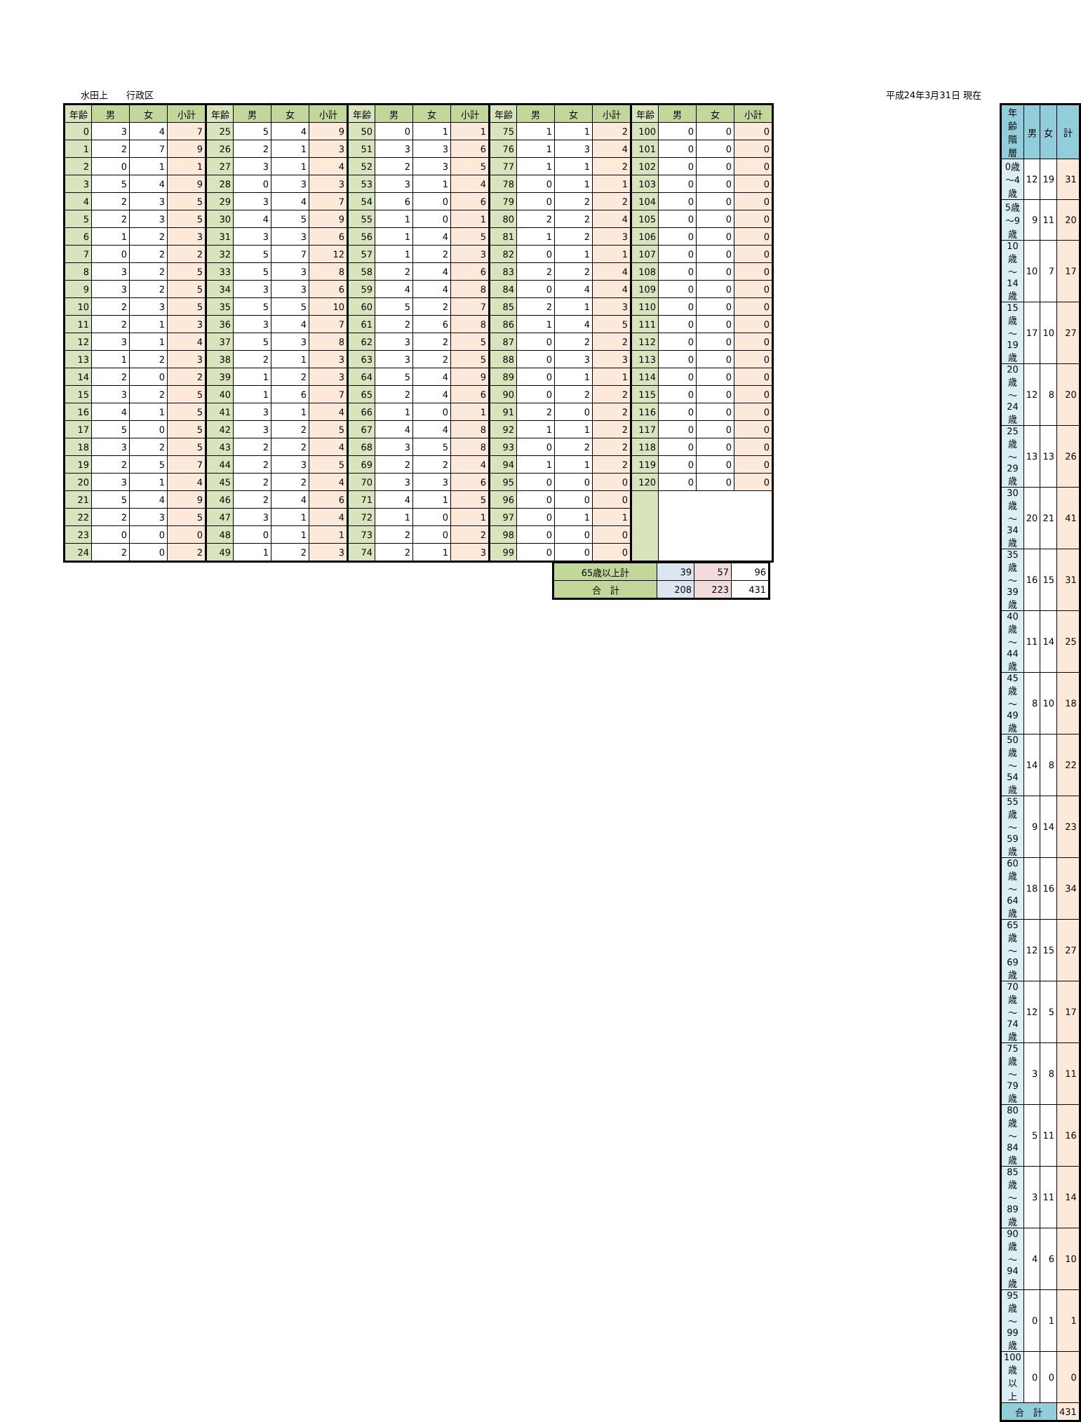水田上　　行政区 平成24年3月31日 現在
| 年齢 | 男 | 女 | 小計 | 年齢 | 男 | 女 | 小計 | 年齢 | 男 | 女 | 小計 | 年齢 | 男 | 女 | 小計 | 年齢 | 男 | 女 | 小計 |
| --- | --- | --- | --- | --- | --- | --- | --- | --- | --- | --- | --- | --- | --- | --- | --- | --- | --- | --- | --- |
| 0 | 3 | 4 | 7 | 25 | 5 | 4 | 9 | 50 | 0 | 1 | 1 | 75 | 1 | 1 | 2 | 100 | 0 | 0 | 0 |
| 1 | 2 | 7 | 9 | 26 | 2 | 1 | 3 | 51 | 3 | 3 | 6 | 76 | 1 | 3 | 4 | 101 | 0 | 0 | 0 |
| 2 | 0 | 1 | 1 | 27 | 3 | 1 | 4 | 52 | 2 | 3 | 5 | 77 | 1 | 1 | 2 | 102 | 0 | 0 | 0 |
| 3 | 5 | 4 | 9 | 28 | 0 | 3 | 3 | 53 | 3 | 1 | 4 | 78 | 0 | 1 | 1 | 103 | 0 | 0 | 0 |
| 4 | 2 | 3 | 5 | 29 | 3 | 4 | 7 | 54 | 6 | 0 | 6 | 79 | 0 | 2 | 2 | 104 | 0 | 0 | 0 |
| 5 | 2 | 3 | 5 | 30 | 4 | 5 | 9 | 55 | 1 | 0 | 1 | 80 | 2 | 2 | 4 | 105 | 0 | 0 | 0 |
| 6 | 1 | 2 | 3 | 31 | 3 | 3 | 6 | 56 | 1 | 4 | 5 | 81 | 1 | 2 | 3 | 106 | 0 | 0 | 0 |
| 7 | 0 | 2 | 2 | 32 | 5 | 7 | 12 | 57 | 1 | 2 | 3 | 82 | 0 | 1 | 1 | 107 | 0 | 0 | 0 |
| 8 | 3 | 2 | 5 | 33 | 5 | 3 | 8 | 58 | 2 | 4 | 6 | 83 | 2 | 2 | 4 | 108 | 0 | 0 | 0 |
| 9 | 3 | 2 | 5 | 34 | 3 | 3 | 6 | 59 | 4 | 4 | 8 | 84 | 0 | 4 | 4 | 109 | 0 | 0 | 0 |
| 10 | 2 | 3 | 5 | 35 | 5 | 5 | 10 | 60 | 5 | 2 | 7 | 85 | 2 | 1 | 3 | 110 | 0 | 0 | 0 |
| 11 | 2 | 1 | 3 | 36 | 3 | 4 | 7 | 61 | 2 | 6 | 8 | 86 | 1 | 4 | 5 | 111 | 0 | 0 | 0 |
| 12 | 3 | 1 | 4 | 37 | 5 | 3 | 8 | 62 | 3 | 2 | 5 | 87 | 0 | 2 | 2 | 112 | 0 | 0 | 0 |
| 13 | 1 | 2 | 3 | 38 | 2 | 1 | 3 | 63 | 3 | 2 | 5 | 88 | 0 | 3 | 3 | 113 | 0 | 0 | 0 |
| 14 | 2 | 0 | 2 | 39 | 1 | 2 | 3 | 64 | 5 | 4 | 9 | 89 | 0 | 1 | 1 | 114 | 0 | 0 | 0 |
| 15 | 3 | 2 | 5 | 40 | 1 | 6 | 7 | 65 | 2 | 4 | 6 | 90 | 0 | 2 | 2 | 115 | 0 | 0 | 0 |
| 16 | 4 | 1 | 5 | 41 | 3 | 1 | 4 | 66 | 1 | 0 | 1 | 91 | 2 | 0 | 2 | 116 | 0 | 0 | 0 |
| 17 | 5 | 0 | 5 | 42 | 3 | 2 | 5 | 67 | 4 | 4 | 8 | 92 | 1 | 1 | 2 | 117 | 0 | 0 | 0 |
| 18 | 3 | 2 | 5 | 43 | 2 | 2 | 4 | 68 | 3 | 5 | 8 | 93 | 0 | 2 | 2 | 118 | 0 | 0 | 0 |
| 19 | 2 | 5 | 7 | 44 | 2 | 3 | 5 | 69 | 2 | 2 | 4 | 94 | 1 | 1 | 2 | 119 | 0 | 0 | 0 |
| 20 | 3 | 1 | 4 | 45 | 2 | 2 | 4 | 70 | 3 | 3 | 6 | 95 | 0 | 0 | 0 | 120 | 0 | 0 | 0 |
| 21 | 5 | 4 | 9 | 46 | 2 | 4 | 6 | 71 | 4 | 1 | 5 | 96 | 0 | 0 | 0 | | | | |
| 22 | 2 | 3 | 5 | 47 | 3 | 1 | 4 | 72 | 1 | 0 | 1 | 97 | 0 | 1 | 1 | | | | |
| 23 | 0 | 0 | 0 | 48 | 0 | 1 | 1 | 73 | 2 | 0 | 2 | 98 | 0 | 0 | 0 | | | | |
| 24 | 2 | 0 | 2 | 49 | 1 | 2 | 3 | 74 | 2 | 1 | 3 | 99 | 0 | 0 | 0 | | | | |
| 65歳以上計 | 39 | 57 | 96 |
| 合 計 | 208 | 223 | 431 |
| 年齢階層 | 男 | 女 | 計 |
| --- | --- | --- | --- |
| 0歳～4歳 | 12 | 19 | 31 |
| 5歳～9歳 | 9 | 11 | 20 |
| 10歳～14歳 | 10 | 7 | 17 |
| 15歳～19歳 | 17 | 10 | 27 |
| 20歳～24歳 | 12 | 8 | 20 |
| 25歳～29歳 | 13 | 13 | 26 |
| 30歳～34歳 | 20 | 21 | 41 |
| 35歳～39歳 | 16 | 15 | 31 |
| 40歳～44歳 | 11 | 14 | 25 |
| 45歳～49歳 | 8 | 10 | 18 |
| 50歳～54歳 | 14 | 8 | 22 |
| 55歳～59歳 | 9 | 14 | 23 |
| 60歳～64歳 | 18 | 16 | 34 |
| 65歳～69歳 | 12 | 15 | 27 |
| 70歳～74歳 | 12 | 5 | 17 |
| 75歳～79歳 | 3 | 8 | 11 |
| 80歳～84歳 | 5 | 11 | 16 |
| 85歳～89歳 | 3 | 11 | 14 |
| 90歳～94歳 | 4 | 6 | 10 |
| 95歳～99歳 | 0 | 1 | 1 |
| 100歳以上 | 0 | 0 | 0 |
| 合 計 | | | 431 |